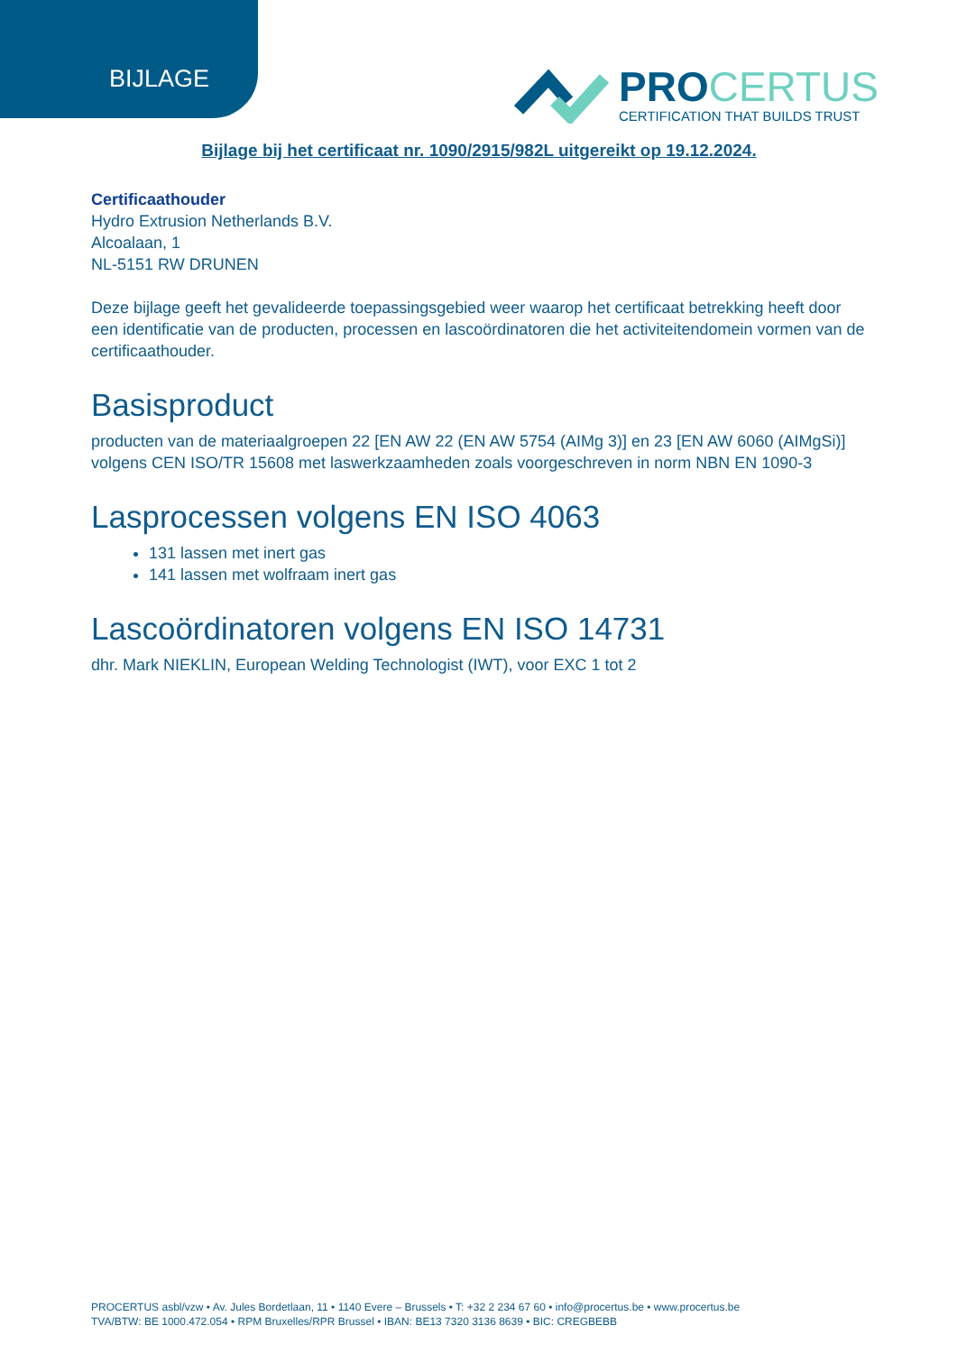BIJLAGE
PROCERTUS
CERTIFICATION THAT BUILDS TRUST
Bijlage bij het certificaat nr. 1090/2915/982L uitgereikt op 19.12.2024.
Certificaathouder
Hydro Extrusion Netherlands B.V.
Alcoalaan, 1
NL-5151 RW DRUNEN
Deze bijlage geeft het gevalideerde toepassingsgebied weer waarop het certificaat betrekking heeft door een identificatie van de producten, processen en lascoördinatoren die het activiteitendomein vormen van de certificaathouder.
Basisproduct
producten van de materiaalgroepen 22 [EN AW 22 (EN AW 5754 (AIMg 3)] en 23 [EN AW 6060 (AIMgSi)] volgens CEN ISO/TR 15608 met laswerkzaamheden zoals voorgeschreven in norm NBN EN 1090-3
Lasprocessen volgens EN ISO 4063
131 lassen met inert gas
141 lassen met wolfraam inert gas
Lascoördinatoren volgens EN ISO 14731
dhr. Mark NIEKLIN, European Welding Technologist (IWT), voor EXC 1 tot 2
PROCERTUS asbl/vzw • Av. Jules Bordetlaan, 11 • 1140 Evere – Brussels • T: +32 2 234 67 60 • info@procertus.be • www.procertus.be
TVA/BTW: BE 1000.472.054 • RPM Bruxelles/RPR Brussel • IBAN: BE13 7320 3136 8639 • BIC: CREGBEBB